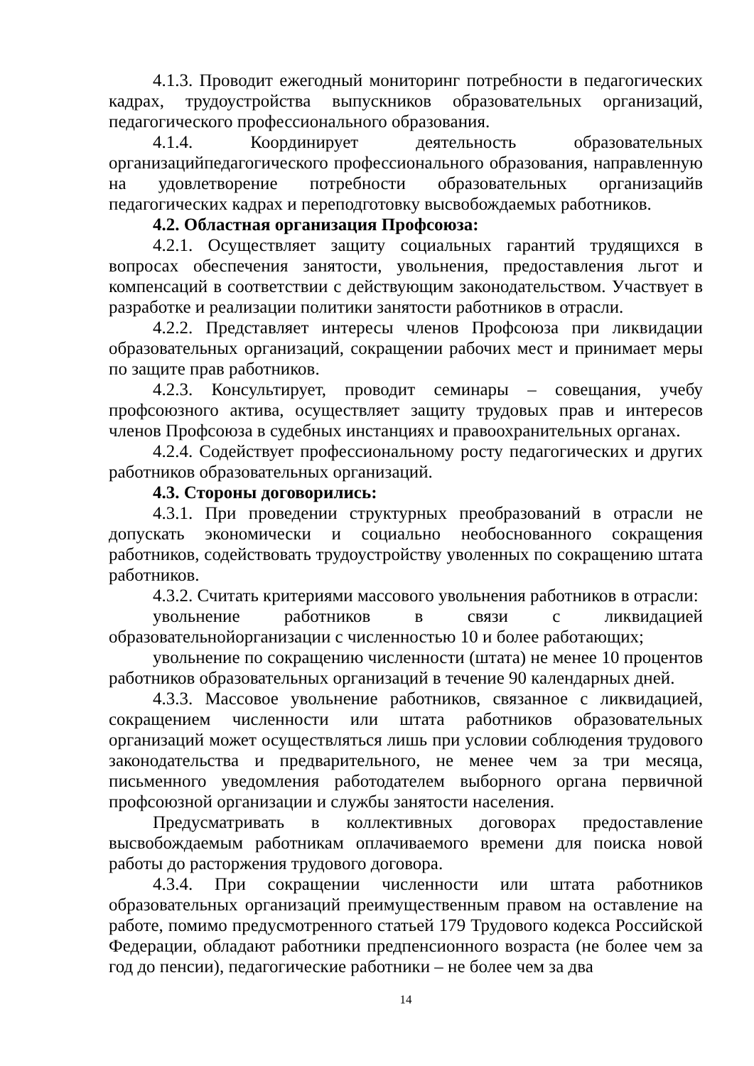4.1.3. Проводит ежегодный мониторинг потребности в педагогических кадрах, трудоустройства выпускников образовательных организаций, педагогического профессионального образования.
4.1.4. Координирует деятельность образовательных организацийпедагогического профессионального образования, направленную на удовлетворение потребности образовательных организацийв педагогических кадрах и переподготовку высвобождаемых работников.
4.2. Областная организация Профсоюза:
4.2.1. Осуществляет защиту социальных гарантий трудящихся в вопросах обеспечения занятости, увольнения, предоставления льгот и компенсаций в соответствии с действующим законодательством. Участвует в разработке и реализации политики занятости работников в отрасли.
4.2.2. Представляет интересы членов Профсоюза при ликвидации образовательных организаций, сокращении рабочих мест и принимает меры по защите прав работников.
4.2.3. Консультирует, проводит семинары – совещания, учебу профсоюзного актива, осуществляет защиту трудовых прав и интересов членов Профсоюза в судебных инстанциях и правоохранительных органах.
4.2.4. Содействует профессиональному росту педагогических и других работников образовательных организаций.
4.3. Стороны договорились:
4.3.1. При проведении структурных преобразований в отрасли не допускать экономически и социально необоснованного сокращения работников, содействовать трудоустройству уволенных по сокращению штата работников.
4.3.2. Считать критериями массового увольнения работников в отрасли:
увольнение работников в связи с ликвидацией образовательнойорганизации с численностью 10 и более работающих;
увольнение по сокращению численности (штата) не менее 10 процентов работников образовательных организаций в течение 90 календарных дней.
4.3.3. Массовое увольнение работников, связанное с ликвидацией, сокращением численности или штата работников образовательных организаций может осуществляться лишь при условии соблюдения трудового законодательства и предварительного, не менее чем за три месяца, письменного уведомления работодателем выборного органа первичной профсоюзной организации и службы занятости населения.
Предусматривать в коллективных договорах предоставление высвобождаемым работникам оплачиваемого времени для поиска новой работы до расторжения трудового договора.
4.3.4. При сокращении численности или штата работников образовательных организаций преимущественным правом на оставление на работе, помимо предусмотренного статьей 179 Трудового кодекса Российской Федерации, обладают работники предпенсионного возраста (не более чем за год до пенсии), педагогические работники – не более чем за два
14